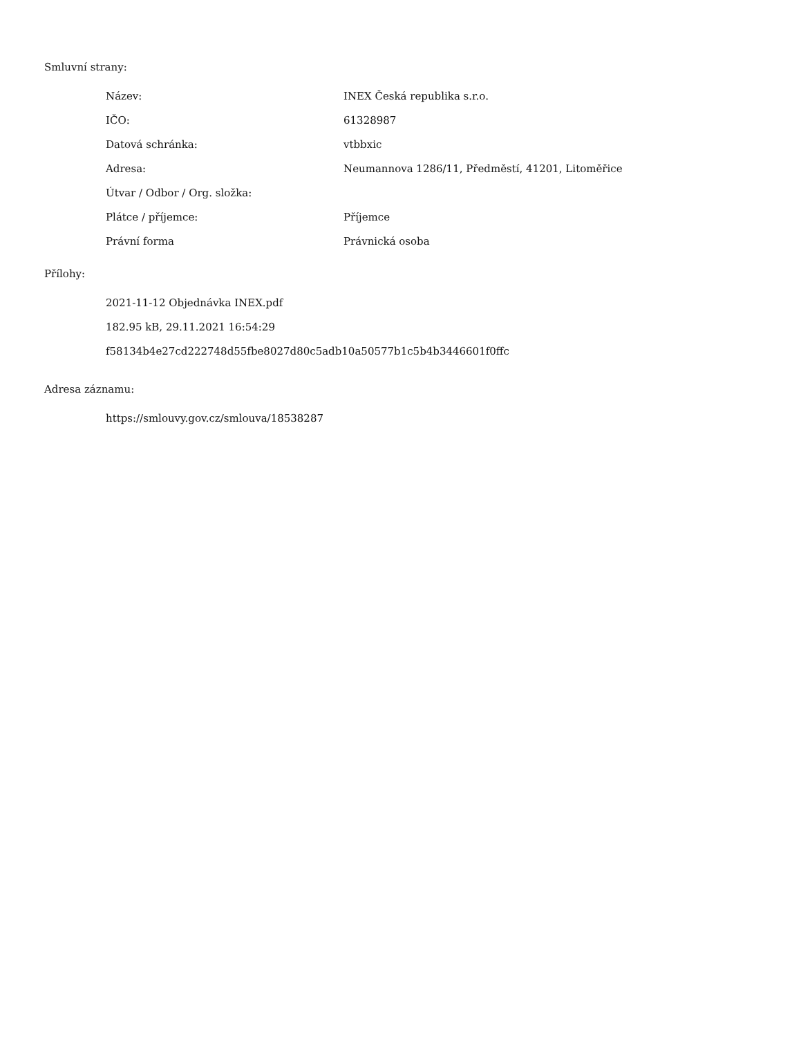Smluvní strany:
| Název: | INEX Česká republika s.r.o. |
| IČO: | 61328987 |
| Datová schránka: | vtbbxic |
| Adresa: | Neumannova 1286/11, Předměstí, 41201, Litoměřice |
| Útvar / Odbor / Org. složka: | |
| Plátce / příjemce: | Příjemce |
| Právní forma | Právnická osoba |
Přílohy:
2021-11-12 Objednávka INEX.pdf
182.95 kB, 29.11.2021 16:54:29
f58134b4e27cd222748d55fbe8027d80c5adb10a50577b1c5b4b3446601f0ffc
Adresa záznamu:
https://smlouvy.gov.cz/smlouva/18538287